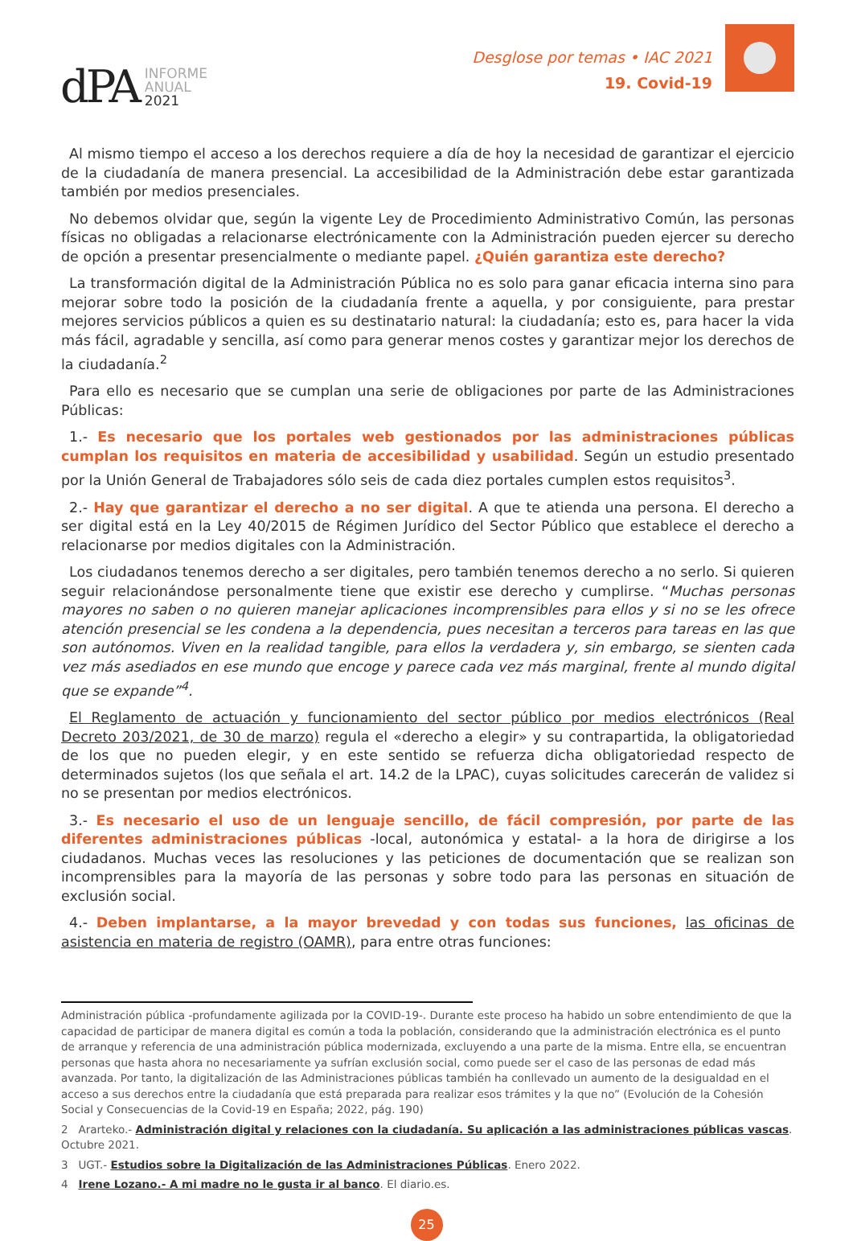dPA
INFORME
ANUAL
2021
Desglose por temas • IAC 2021
19. Covid-19
Al mismo tiempo el acceso a los derechos requiere a día de hoy la necesidad de garantizar el ejercicio de la ciudadanía de manera presencial. La accesibilidad de la Administración debe estar garantizada también por medios presenciales.
No debemos olvidar que, según la vigente Ley de Procedimiento Administrativo Común, las personas físicas no obligadas a relacionarse electrónicamente con la Administración pueden ejercer su derecho de opción a presentar presencialmente o mediante papel. ¿Quién garantiza este derecho?
La transformación digital de la Administración Pública no es solo para ganar eficacia interna sino para mejorar sobre todo la posición de la ciudadanía frente a aquella, y por consiguiente, para prestar mejores servicios públicos a quien es su destinatario natural: la ciudadanía; esto es, para hacer la vida más fácil, agradable y sencilla, así como para generar menos costes y garantizar mejor los derechos de la ciudadanía.<sup>2</sup>
Para ello es necesario que se cumplan una serie de obligaciones por parte de las Administraciones Públicas:
1.- Es necesario que los portales web gestionados por las administraciones públicas cumplan los requisitos en materia de accesibilidad y usabilidad. Según un estudio presentado por la Unión General de Trabajadores sólo seis de cada diez portales cumplen estos requisitos<sup>3</sup>.
2.- Hay que garantizar el derecho a no ser digital. A que te atienda una persona. El derecho a ser digital está en la Ley 40/2015 de Régimen Jurídico del Sector Público que establece el derecho a relacionarse por medios digitales con la Administración.
Los ciudadanos tenemos derecho a ser digitales, pero también tenemos derecho a no serlo. Si quieren seguir relacionándose personalmente tiene que existir ese derecho y cumplirse. “Muchas personas mayores no saben o no quieren manejar aplicaciones incomprensibles para ellos y si no se les ofrece atención presencial se les condena a la dependencia, pues necesitan a terceros para tareas en las que son autónomos. Viven en la realidad tangible, para ellos la verdadera y, sin embargo, se sienten cada vez más asediados en ese mundo que encoge y parece cada vez más marginal, frente al mundo digital que se expande”<sup>4</sup>.
El Reglamento de actuación y funcionamiento del sector público por medios electrónicos (Real Decreto 203/2021, de 30 de marzo) regula el «derecho a elegir» y su contrapartida, la obligatoriedad de los que no pueden elegir, y en este sentido se refuerza dicha obligatoriedad respecto de determinados sujetos (los que señala el art. 14.2 de la LPAC), cuyas solicitudes carecerán de validez si no se presentan por medios electrónicos.
3.- Es necesario el uso de un lenguaje sencillo, de fácil compresión, por parte de las diferentes administraciones públicas -local, autonómica y estatal- a la hora de dirigirse a los ciudadanos. Muchas veces las resoluciones y las peticiones de documentación que se realizan son incomprensibles para la mayoría de las personas y sobre todo para las personas en situación de exclusión social.
4.- Deben implantarse, a la mayor brevedad y con todas sus funciones, las oficinas de asistencia en materia de registro (OAMR), para entre otras funciones:
Administración pública -profundamente agilizada por la COVID-19-. Durante este proceso ha habido un sobre entendimiento de que la capacidad de participar de manera digital es común a toda la población, considerando que la administración electrónica es el punto de arranque y referencia de una administración pública modernizada, excluyendo a una parte de la misma. Entre ella, se encuentran personas que hasta ahora no necesariamente ya sufrían exclusión social, como puede ser el caso de las personas de edad más avanzada. Por tanto, la digitalización de las Administraciones públicas también ha conllevado un aumento de la desigualdad en el acceso a sus derechos entre la ciudadanía que está preparada para realizar esos trámites y la que no” (Evolución de la Cohesión Social y Consecuencias de la Covid-19 en España; 2022, pág. 190)
2 Ararteko.- Administración digital y relaciones con la ciudadanía. Su aplicación a las administraciones públicas vascas. Octubre 2021.
3 UGT.- Estudios sobre la Digitalización de las Administraciones Públicas. Enero 2022.
4 Irene Lozano.- A mi madre no le gusta ir al banco. El diario.es.
25